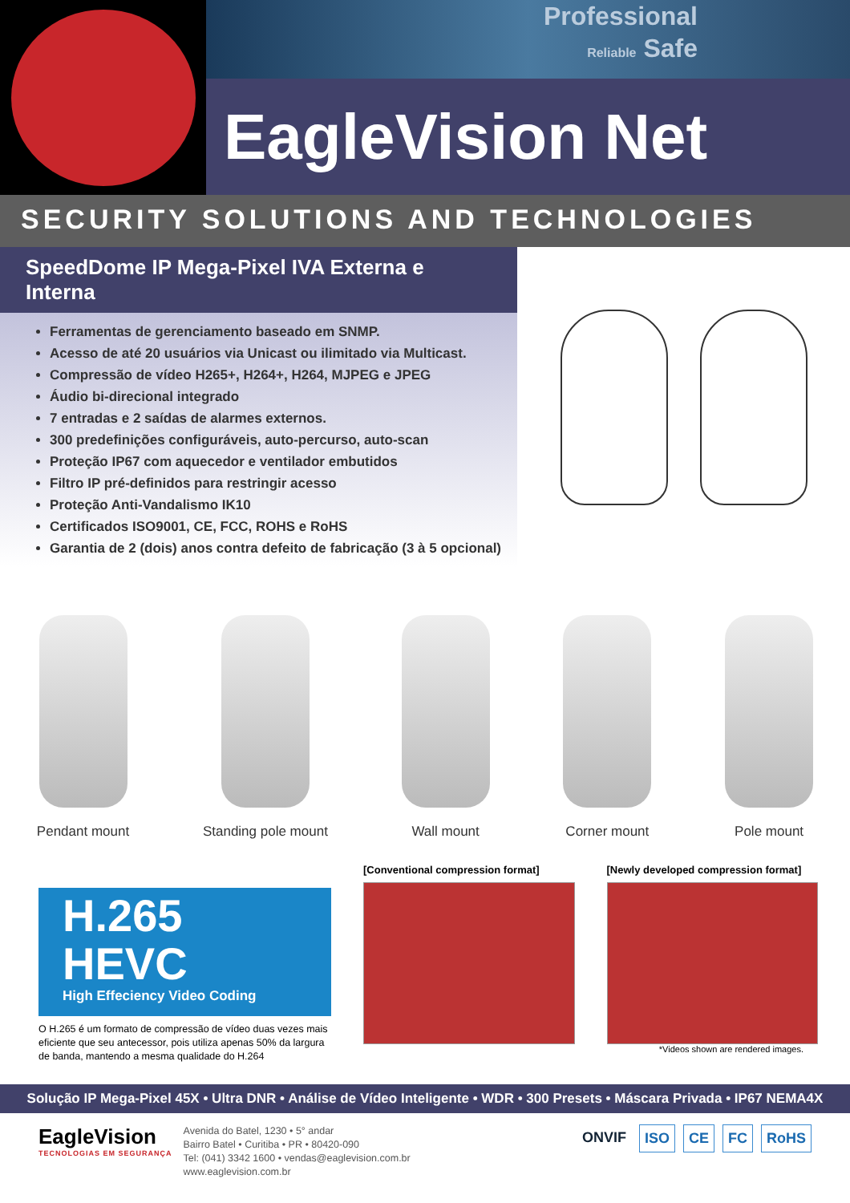Professional
Reliable Safe
EagleVision Net
SECURITY SOLUTIONS AND TECHNOLOGIES
SpeedDome IP Mega-Pixel IVA Externa e Interna
Ferramentas de gerenciamento baseado em SNMP.
Acesso de até 20 usuários via Unicast ou ilimitado via Multicast.
Compressão de vídeo H265+, H264+, H264, MJPEG e JPEG
Áudio bi-direcional integrado
7 entradas e 2 saídas de alarmes externos.
300 predefinições configuráveis, auto-percurso, auto-scan
Proteção IP67 com aquecedor e ventilador embutidos
Filtro IP pré-definidos para restringir acesso
Proteção Anti-Vandalismo IK10
Certificados ISO9001, CE, FCC, ROHS e RoHS
Garantia de 2 (dois) anos contra defeito de fabricação (3 à 5 opcional)
Pendant mount Standing pole mount Wall mount Corner mount Pole mount
H.265
HEVC
High Effeciency Video Coding
O H.265 é um formato de compressão de vídeo duas vezes mais eficiente que seu antecessor, pois utiliza apenas 50% da largura de banda, mantendo a mesma qualidade do H.264
[Conventional compression format]
[Newly developed compression format]
*Videos shown are rendered images.
Solução IP Mega-Pixel 45X • Ultra DNR • Análise de Vídeo Inteligente • WDR • 300 Presets • Máscara Privada • IP67 NEMA4X
EagleVision
TECNOLOGIAS EM SEGURANÇA
Avenida do Batel, 1230 • 5° andar
Bairro Batel • Curitiba • PR • 80420-090
Tel: (041) 3342 1600 • vendas@eaglevision.com.br
www.eaglevision.com.br
ONVIF ISO CE FC RoHS